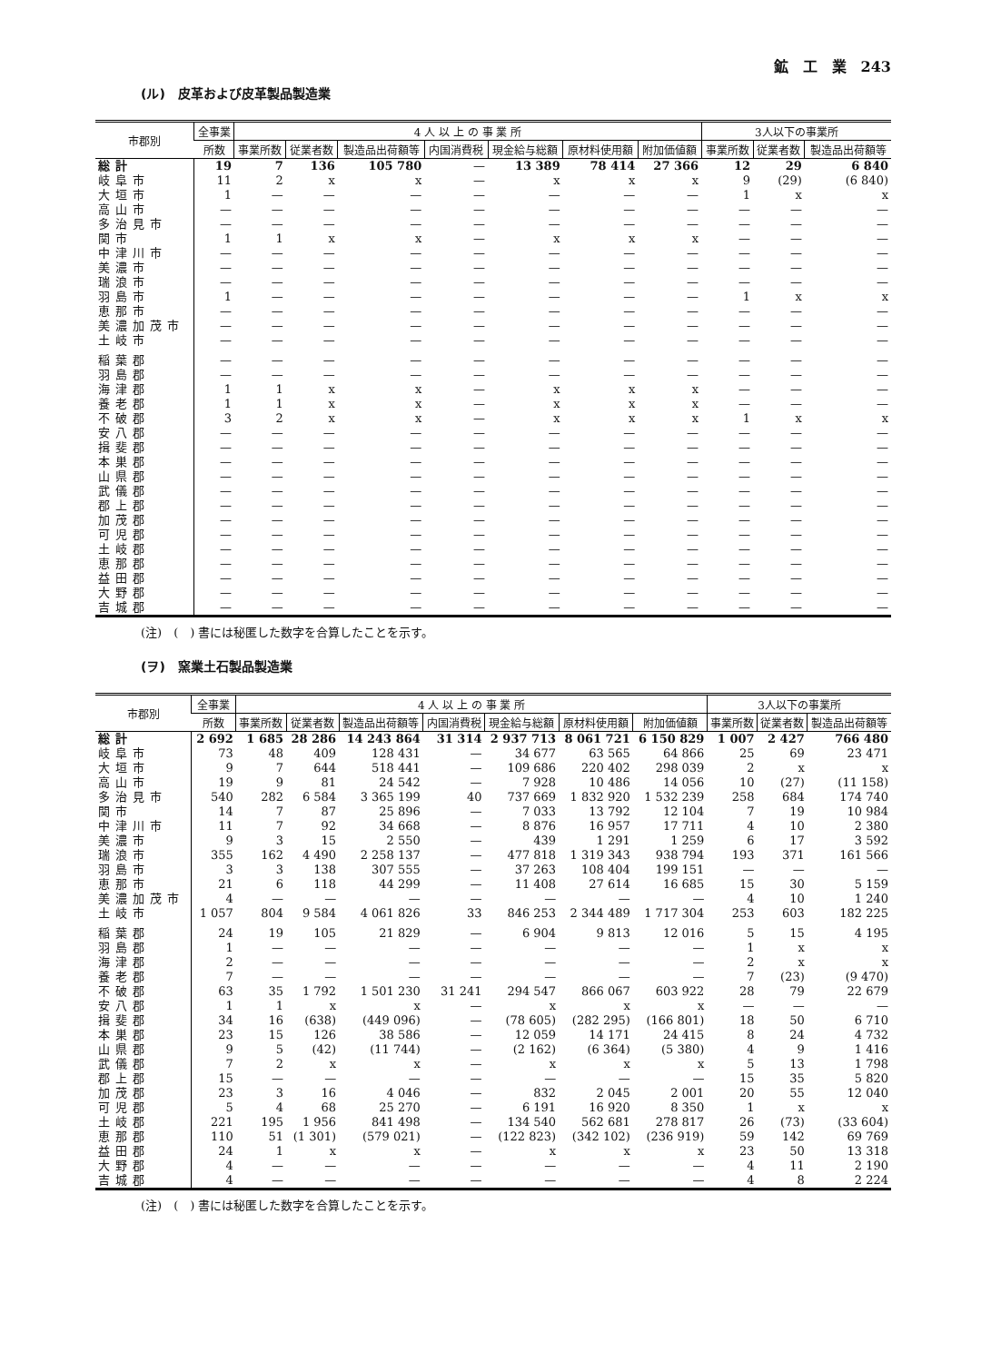鉱　工　業　243
(ル)　皮革および皮革製品製造業
| 市郡別 | 全事業 | 4 人 以 上 の 事 業 所 | | | | | | | 3人以下の事業所 | | |
| --- | --- | --- | --- | --- | --- | --- | --- | --- | --- | --- | --- |
| | 所数 | 事業所数 | 従業者数 | 製造品出荷額等 | 内国消費税 | 現金給与総額 | 原材料使用額 | 附加価値額 | 事業所数 | 従業者数 | 製造品出荷額等 |
| 総計 | 19 | 7 | 136 | 105 780 | — | 13 389 | 78 414 | 27 366 | 12 | 29 | 6 840 |
| 岐阜市 | 11 | 2 | x | x | — | x | x | x | 9 | (29) | (6 840) |
| 大垣市 | 1 | — | — | — | — | — | — | — | 1 | x | x |
| 高山市 | — | — | — | — | — | — | — | — | — | — | — |
| 多治見市 | — | — | — | — | — | — | — | — | — | — | — |
| 関市 | 1 | 1 | x | x | — | x | x | x | — | — | — |
| 中津川市 | — | — | — | — | — | — | — | — | — | — | — |
| 美濃市 | — | — | — | — | — | — | — | — | — | — | — |
| 瑞浪市 | — | — | — | — | — | — | — | — | — | — | — |
| 羽島市 | 1 | — | — | — | — | — | — | — | 1 | x | x |
| 恵那市 | — | — | — | — | — | — | — | — | — | — | — |
| 美濃加茂市 | — | — | — | — | — | — | — | — | — | — | — |
| 土岐市 | — | — | — | — | — | — | — | — | — | — | — |
| 稲葉郡 | — | — | — | — | — | — | — | — | — | — | — |
| 羽島郡 | — | — | — | — | — | — | — | — | — | — | — |
| 海津郡 | 1 | 1 | x | x | — | x | x | x | — | — | — |
| 養老郡 | 1 | 1 | x | x | — | x | x | x | — | — | — |
| 不破郡 | 3 | 2 | x | x | — | x | x | x | 1 | x | x |
| 安八郡 | — | — | — | — | — | — | — | — | — | — | — |
| 揖斐郡 | — | — | — | — | — | — | — | — | — | — | — |
| 本巣郡 | — | — | — | — | — | — | — | — | — | — | — |
| 山県郡 | — | — | — | — | — | — | — | — | — | — | — |
| 武儀郡 | — | — | — | — | — | — | — | — | — | — | — |
| 郡上郡 | — | — | — | — | — | — | — | — | — | — | — |
| 加茂郡 | — | — | — | — | — | — | — | — | — | — | — |
| 可児郡 | — | — | — | — | — | — | — | — | — | — | — |
| 土岐郡 | — | — | — | — | — | — | — | — | — | — | — |
| 恵那郡 | — | — | — | — | — | — | — | — | — | — | — |
| 益田郡 | — | — | — | — | — | — | — | — | — | — | — |
| 大野郡 | — | — | — | — | — | — | — | — | — | — | — |
| 吉城郡 | — | — | — | — | — | — | — | — | — | — | — |
(注)　(　) 書には秘匿した数字を合算したことを示す。
(ヲ)　窯業土石製品製造業
| 市郡別 | 全事業 | 4 人 以 上 の 事 業 所 | | | | | | | 3人以下の事業所 | | |
| --- | --- | --- | --- | --- | --- | --- | --- | --- | --- | --- | --- |
| | 所数 | 事業所数 | 従業者数 | 製造品出荷額等 | 内国消費税 | 現金給与総額 | 原材料使用額 | 附加価値額 | 事業所数 | 従業者数 | 製造品出荷額等 |
| 総計 | 2 692 | 1 685 | 28 286 | 14 243 864 | 31 314 | 2 937 713 | 8 061 721 | 6 150 829 | 1 007 | 2 427 | 766 480 |
| 岐阜市 | 73 | 48 | 409 | 128 431 | — | 34 677 | 63 565 | 64 866 | 25 | 69 | 23 471 |
| 大垣市 | 9 | 7 | 644 | 518 441 | — | 109 686 | 220 402 | 298 039 | 2 | x | x |
| 高山市 | 19 | 9 | 81 | 24 542 | — | 7 928 | 10 486 | 14 056 | 10 | (27) | (11 158) |
| 多治見市 | 540 | 282 | 6 584 | 3 365 199 | 40 | 737 669 | 1 832 920 | 1 532 239 | 258 | 684 | 174 740 |
| 関市 | 14 | 7 | 87 | 25 896 | — | 7 033 | 13 792 | 12 104 | 7 | 19 | 10 984 |
| 中津川市 | 11 | 7 | 92 | 34 668 | — | 8 876 | 16 957 | 17 711 | 4 | 10 | 2 380 |
| 美濃市 | 9 | 3 | 15 | 2 550 | — | 439 | 1 291 | 1 259 | 6 | 17 | 3 592 |
| 瑞浪市 | 355 | 162 | 4 490 | 2 258 137 | — | 477 818 | 1 319 343 | 938 794 | 193 | 371 | 161 566 |
| 羽島市 | 3 | 3 | 138 | 307 555 | — | 37 263 | 108 404 | 199 151 | — | — | — |
| 恵那市 | 21 | 6 | 118 | 44 299 | — | 11 408 | 27 614 | 16 685 | 15 | 30 | 5 159 |
| 美濃加茂市 | 4 | — | — | — | — | — | — | — | 4 | 10 | 1 240 |
| 土岐市 | 1 057 | 804 | 9 584 | 4 061 826 | 33 | 846 253 | 2 344 489 | 1 717 304 | 253 | 603 | 182 225 |
| 稲葉郡 | 24 | 19 | 105 | 21 829 | — | 6 904 | 9 813 | 12 016 | 5 | 15 | 4 195 |
| 羽島郡 | 1 | — | — | — | — | — | — | — | 1 | x | x |
| 海津郡 | 2 | — | — | — | — | — | — | — | 2 | x | x |
| 養老郡 | 7 | — | — | — | — | — | — | — | 7 | (23) | (9 470) |
| 不破郡 | 63 | 35 | 1 792 | 1 501 230 | 31 241 | 294 547 | 866 067 | 603 922 | 28 | 79 | 22 679 |
| 安八郡 | 1 | 1 | x | x | — | x | x | x | — | — | — |
| 揖斐郡 | 34 | 16 | (638) | (449 096) | — | (78 605) | (282 295) | (166 801) | 18 | 50 | 6 710 |
| 本巣郡 | 23 | 15 | 126 | 38 586 | — | 12 059 | 14 171 | 24 415 | 8 | 24 | 4 732 |
| 山県郡 | 9 | 5 | (42) | (11 744) | — | (2 162) | (6 364) | (5 380) | 4 | 9 | 1 416 |
| 武儀郡 | 7 | 2 | x | x | — | x | x | x | 5 | 13 | 1 798 |
| 郡上郡 | 15 | — | — | — | — | — | — | — | 15 | 35 | 5 820 |
| 加茂郡 | 23 | 3 | 16 | 4 046 | — | 832 | 2 045 | 2 001 | 20 | 55 | 12 040 |
| 可児郡 | 5 | 4 | 68 | 25 270 | — | 6 191 | 16 920 | 8 350 | 1 | x | x |
| 土岐郡 | 221 | 195 | 1 956 | 841 498 | — | 134 540 | 562 681 | 278 817 | 26 | (73) | (33 604) |
| 恵那郡 | 110 | 51 | (1 301) | (579 021) | — | (122 823) | (342 102) | (236 919) | 59 | 142 | 69 769 |
| 益田郡 | 24 | 1 | x | x | — | x | x | x | 23 | 50 | 13 318 |
| 大野郡 | 4 | — | — | — | — | — | — | — | 4 | 11 | 2 190 |
| 吉城郡 | 4 | — | — | — | — | — | — | — | 4 | 8 | 2 224 |
(注)　(　) 書には秘匿した数字を合算したことを示す。